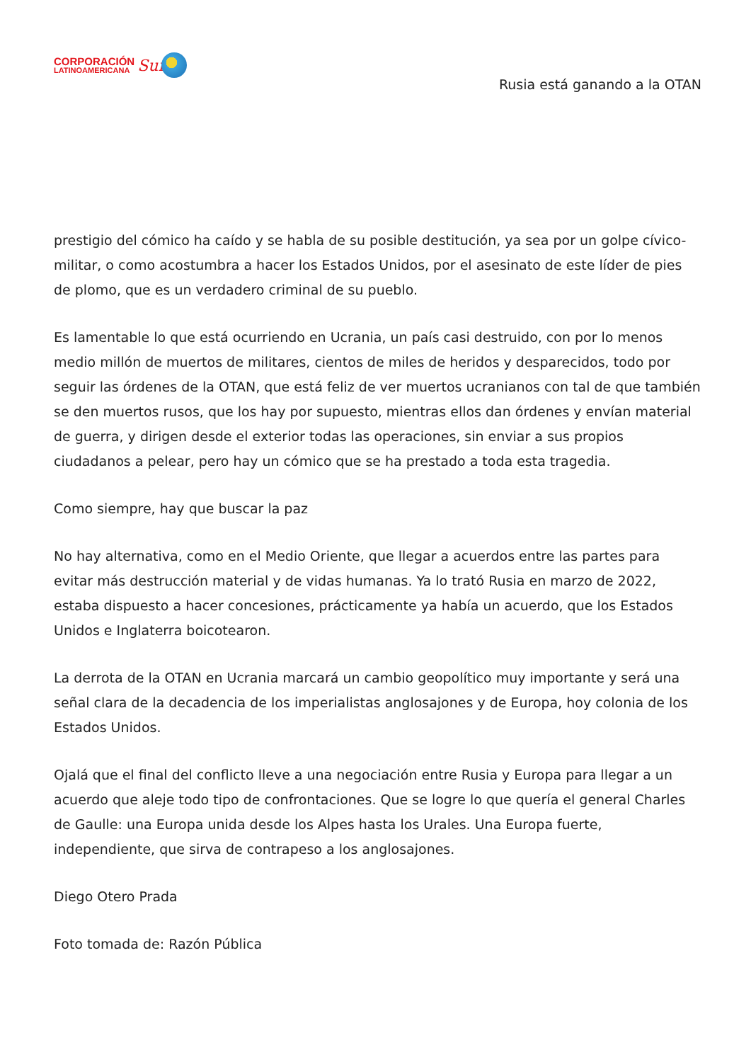CORPORACIÓN
LATINOAMERICANA
Sur
Rusia está ganando a la OTAN
prestigio del cómico ha caído y se habla de su posible destitución, ya sea por un golpe cívico-militar, o como acostumbra a hacer los Estados Unidos, por el asesinato de este líder de pies de plomo, que es un verdadero criminal de su pueblo.
Es lamentable lo que está ocurriendo en Ucrania, un país casi destruido, con por lo menos medio millón de muertos de militares, cientos de miles de heridos y desparecidos, todo por seguir las órdenes de la OTAN, que está feliz de ver muertos ucranianos con tal de que también se den muertos rusos, que los hay por supuesto, mientras ellos dan órdenes y envían material de guerra, y dirigen desde el exterior todas las operaciones, sin enviar a sus propios ciudadanos a pelear, pero hay un cómico que se ha prestado a toda esta tragedia.
Como siempre, hay que buscar la paz
No hay alternativa, como en el Medio Oriente, que llegar a acuerdos entre las partes para evitar más destrucción material y de vidas humanas. Ya lo trató Rusia en marzo de 2022, estaba dispuesto a hacer concesiones, prácticamente ya había un acuerdo, que los Estados Unidos e Inglaterra boicotearon.
La derrota de la OTAN en Ucrania marcará un cambio geopolítico muy importante y será una señal clara de la decadencia de los imperialistas anglosajones y de Europa, hoy colonia de los Estados Unidos.
Ojalá que el final del conflicto lleve a una negociación entre Rusia y Europa para llegar a un acuerdo que aleje todo tipo de confrontaciones. Que se logre lo que quería el general Charles de Gaulle: una Europa unida desde los Alpes hasta los Urales. Una Europa fuerte, independiente, que sirva de contrapeso a los anglosajones.
Diego Otero Prada
Foto tomada de: Razón Pública